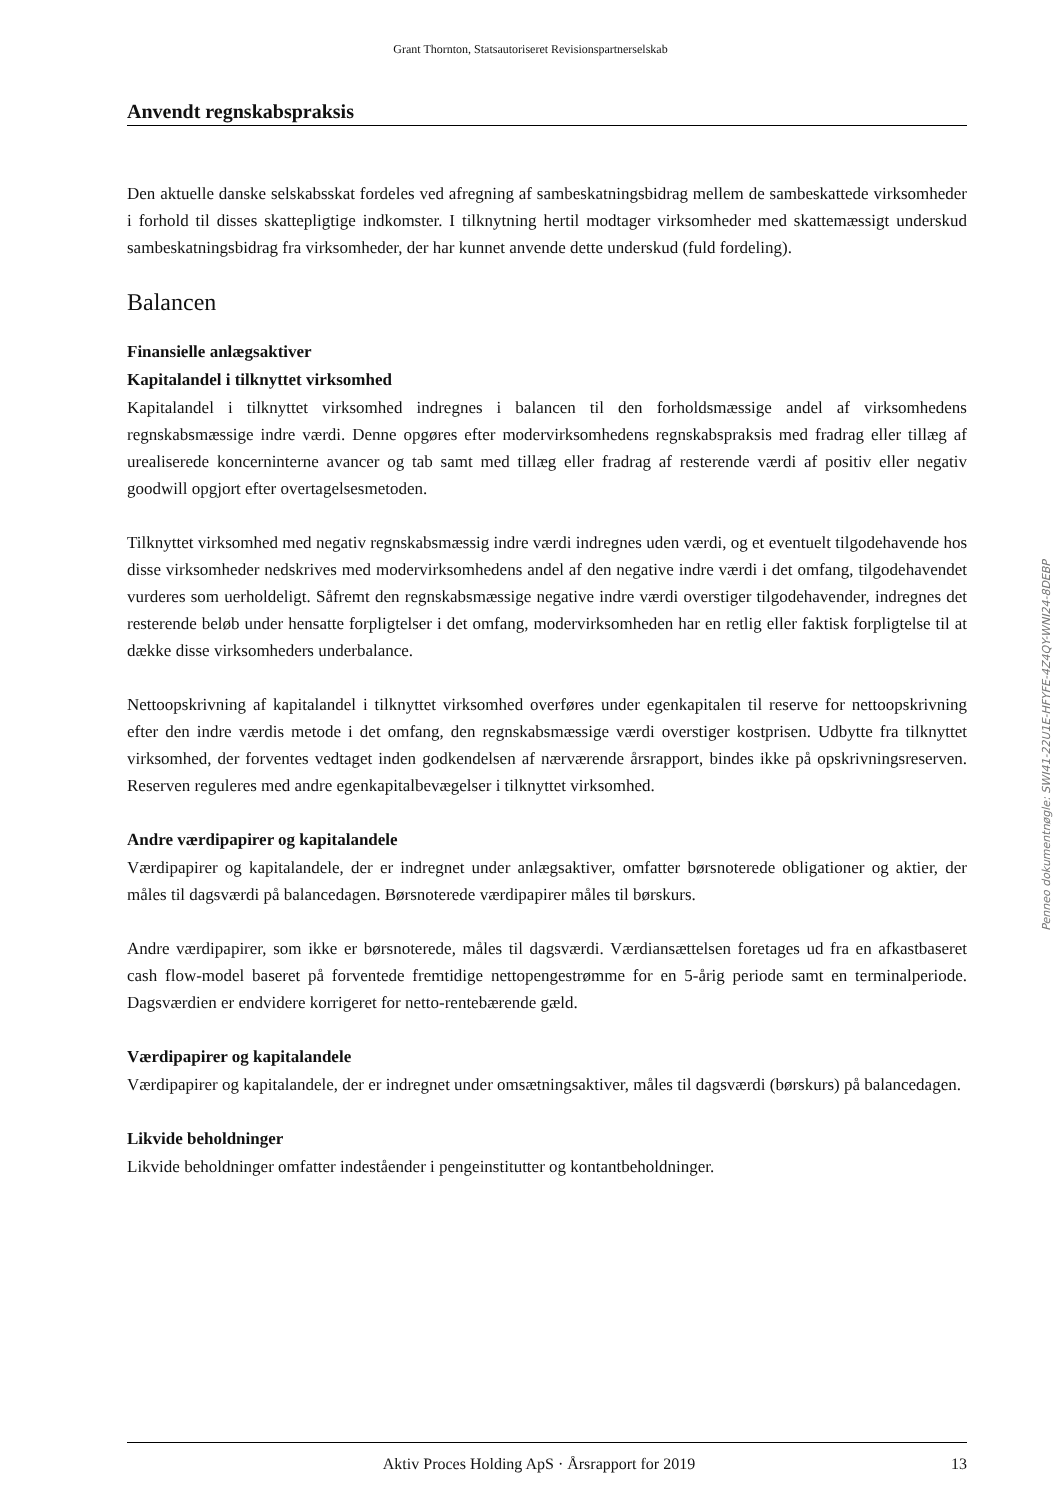Grant Thornton, Statsautoriseret Revisionspartnerselskab
Anvendt regnskabspraksis
Den aktuelle danske selskabsskat fordeles ved afregning af sambeskatningsbidrag mellem de sambeskattede virksomheder i forhold til disses skattepligtige indkomster. I tilknytning hertil modtager virksomheder med skattemæssigt underskud sambeskatningsbidrag fra virksomheder, der har kunnet anvende dette underskud (fuld fordeling).
Balancen
Finansielle anlægsaktiver
Kapitalandel i tilknyttet virksomhed
Kapitalandel i tilknyttet virksomhed indregnes i balancen til den forholdsmæssige andel af virksomhedens regnskabsmæssige indre værdi. Denne opgøres efter modervirksomhedens regnskabspraksis med fradrag eller tillæg af urealiserede koncerninterne avancer og tab samt med tillæg eller fradrag af resterende værdi af positiv eller negativ goodwill opgjort efter overtagelsesmetoden.
Tilknyttet virksomhed med negativ regnskabsmæssig indre værdi indregnes uden værdi, og et eventuelt tilgodehavende hos disse virksomheder nedskrives med modervirksomhedens andel af den negative indre værdi i det omfang, tilgodehavendet vurderes som uerholdeligt. Såfremt den regnskabsmæssige negative indre værdi overstiger tilgodehavender, indregnes det resterende beløb under hensatte forpligtelser i det omfang, modervirksomheden har en retlig eller faktisk forpligtelse til at dække disse virksomheders underbalance.
Nettoopskrivning af kapitalandel i tilknyttet virksomhed overføres under egenkapitalen til reserve for nettoopskrivning efter den indre værdis metode i det omfang, den regnskabsmæssige værdi overstiger kostprisen. Udbytte fra tilknyttet virksomhed, der forventes vedtaget inden godkendelsen af nærværende årsrapport, bindes ikke på opskrivningsreserven. Reserven reguleres med andre egenkapitalbevægelser i tilknyttet virksomhed.
Andre værdipapirer og kapitalandele
Værdipapirer og kapitalandele, der er indregnet under anlægsaktiver, omfatter børsnoterede obligationer og aktier, der måles til dagsværdi på balancedagen. Børsnoterede værdipapirer måles til børskurs.
Andre værdipapirer, som ikke er børsnoterede, måles til dagsværdi. Værdiansættelsen foretages ud fra en afkastbaseret cash flow-model baseret på forventede fremtidige nettopengestrømme for en 5-årig periode samt en terminalperiode. Dagsværdien er endvidere korrigeret for netto-rentebærende gæld.
Værdipapirer og kapitalandele
Værdipapirer og kapitalandele, der er indregnet under omsætningsaktiver, måles til dagsværdi (børskurs) på balancedagen.
Likvide beholdninger
Likvide beholdninger omfatter indeståender i pengeinstitutter og kontantbeholdninger.
Penneo dokumentnøgle: SWI41-22U1E-HFYFE-4Z4QY-WNI24-8DEBP
Aktiv Proces Holding ApS · Årsrapport for 2019 13